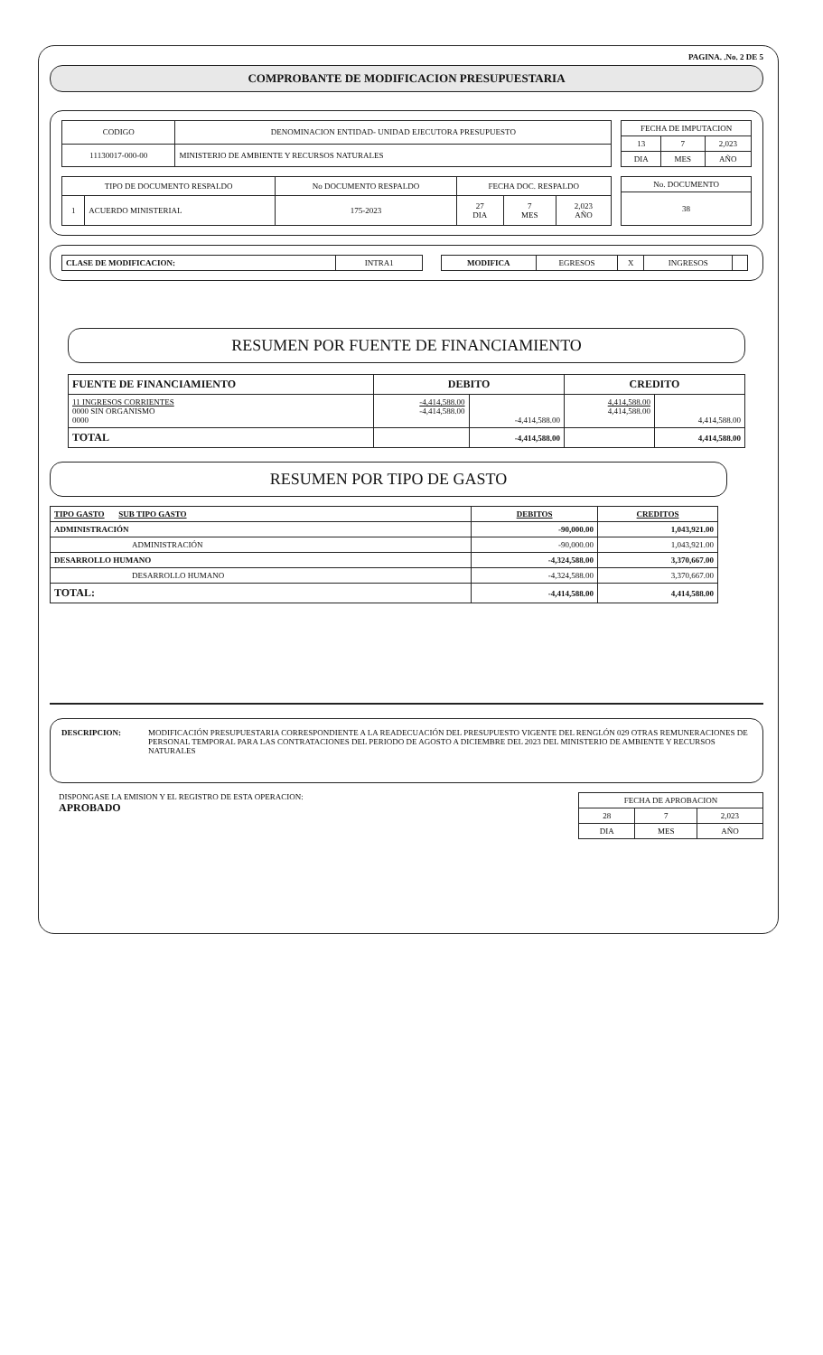PAGINA. .No. 2 DE 5
COMPROBANTE DE MODIFICACION PRESUPUESTARIA
| CODIGO | DENOMINACION ENTIDAD- UNIDAD EJECUTORA PRESUPUESTO |
| --- | --- |
| 11130017-000-00 | MINISTERIO DE AMBIENTE Y RECURSOS NATURALES |
| FECHA DE IMPUTACION | | |
| --- | --- | --- |
| 13 | 7 | 2,023 |
| DIA | MES | AÑO |
| TIPO DE DOCUMENTO RESPALDO | | No DOCUMENTO RESPALDO | FECHA DOC. RESPALDO | | |
| --- | --- | --- | --- | --- | --- |
| 1 | ACUERDO MINISTERIAL | 175-2023 | 27 DIA | 7 MES | 2,023 AÑO |
| No. DOCUMENTO |
| --- |
| 38 |
| CLASE DE MODIFICACION: | INTRA1 |
| MODIFICA | EGRESOS | X | INGRESOS | |
RESUMEN POR FUENTE DE FINANCIAMIENTO
| FUENTE DE FINANCIAMIENTO | DEBITO | | CREDITO | |
| --- | --- | --- | --- | --- |
| 11 INGRESOS CORRIENTES 0000 SIN ORGANISMO 0000 | -4,414,588.00 -4,414,588.00 | -4,414,588.00 | 4,414,588.00 4,414,588.00 | 4,414,588.00 |
| TOTAL | | -4,414,588.00 | | 4,414,588.00 |
RESUMEN POR TIPO DE GASTO
| TIPO GASTO SUB TIPO GASTO | DEBITOS | CREDITOS |
| --- | --- | --- |
| ADMINISTRACIÓN | -90,000.00 | 1,043,921.00 |
| ADMINISTRACIÓN | -90,000.00 | 1,043,921.00 |
| DESARROLLO HUMANO | -4,324,588.00 | 3,370,667.00 |
| DESARROLLO HUMANO | -4,324,588.00 | 3,370,667.00 |
| TOTAL: | -4,414,588.00 | 4,414,588.00 |
DESCRIPCION: MODIFICACIÓN PRESUPUESTARIA CORRESPONDIENTE A LA READECUACIÓN DEL PRESUPUESTO VIGENTE DEL RENGLÓN 029 OTRAS REMUNERACIONES DE PERSONAL TEMPORAL PARA LAS CONTRATACIONES DEL PERIODO DE AGOSTO A DICIEMBRE DEL 2023 DEL MINISTERIO DE AMBIENTE Y RECURSOS NATURALES
DISPONGASE LA EMISION Y EL REGISTRO DE ESTA OPERACION:
APROBADO
| FECHA DE APROBACION | | |
| --- | --- | --- |
| 28 | 7 | 2,023 |
| DIA | MES | AÑO |